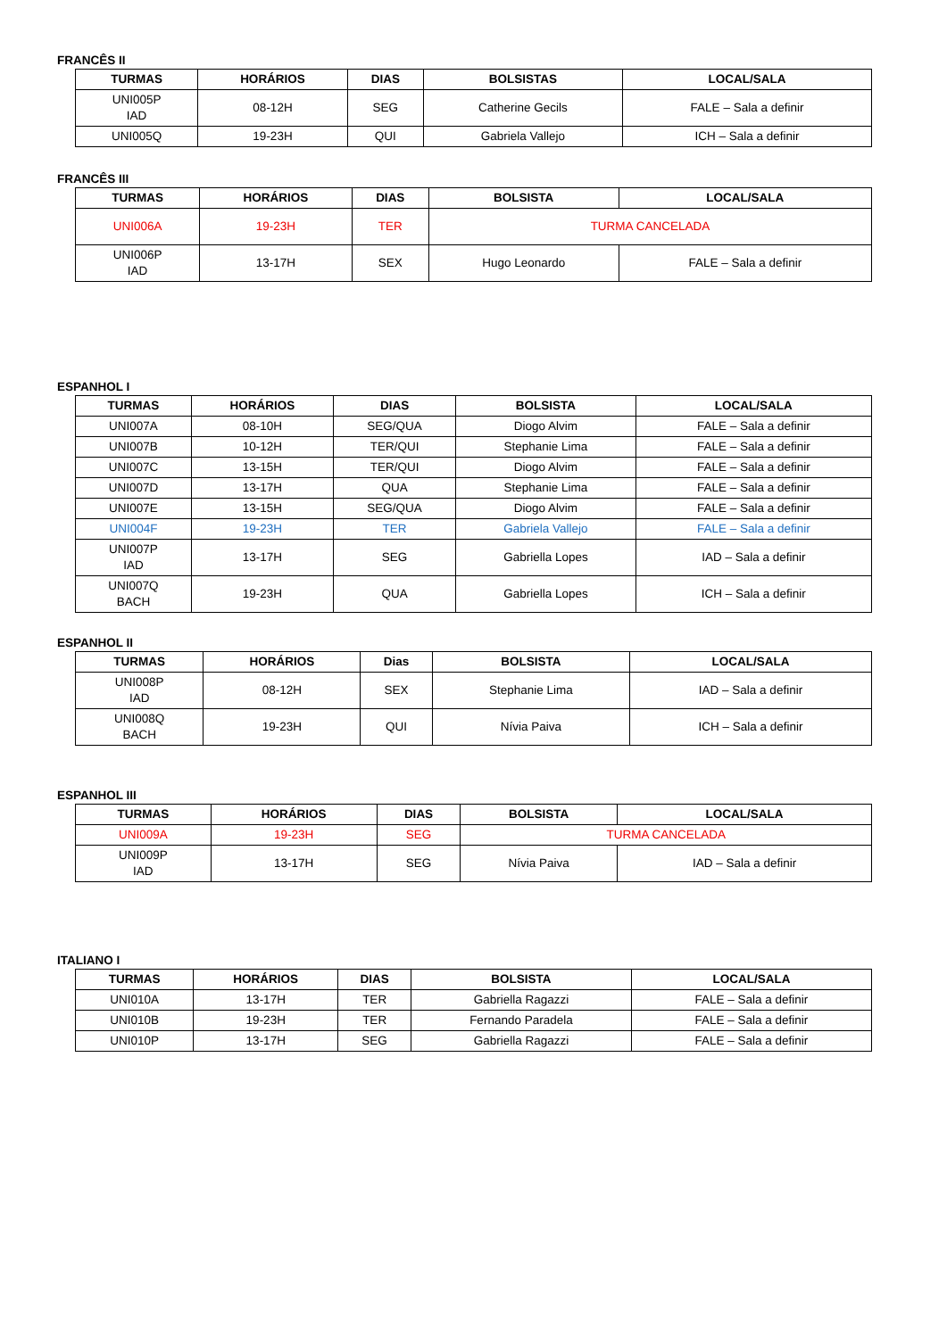FRANCÊS II
| TURMAS | HORÁRIOS | DIAS | BOLSISTAS | LOCAL/SALA |
| --- | --- | --- | --- | --- |
| UNI005P IAD | 08-12H | SEG | Catherine Gecils | FALE – Sala a definir |
| UNI005Q | 19-23H | QUI | Gabriela Vallejo | ICH – Sala a definir |
FRANCÊS III
| TURMAS | HORÁRIOS | DIAS | BOLSISTA | LOCAL/SALA |
| --- | --- | --- | --- | --- |
| UNI006A | 19-23H | TER | TURMA CANCELADA | |
| UNI006P IAD | 13-17H | SEX | Hugo Leonardo | FALE – Sala a definir |
ESPANHOL I
| TURMAS | HORÁRIOS | DIAS | BOLSISTA | LOCAL/SALA |
| --- | --- | --- | --- | --- |
| UNI007A | 08-10H | SEG/QUA | Diogo Alvim | FALE – Sala a definir |
| UNI007B | 10-12H | TER/QUI | Stephanie Lima | FALE – Sala a definir |
| UNI007C | 13-15H | TER/QUI | Diogo Alvim | FALE – Sala a definir |
| UNI007D | 13-17H | QUA | Stephanie Lima | FALE – Sala a definir |
| UNI007E | 13-15H | SEG/QUA | Diogo Alvim | FALE – Sala a definir |
| UNI004F | 19-23H | TER | Gabriela Vallejo | FALE – Sala a definir |
| UNI007P IAD | 13-17H | SEG | Gabriella Lopes | IAD – Sala a definir |
| UNI007Q BACH | 19-23H | QUA | Gabriella Lopes | ICH – Sala a definir |
ESPANHOL II
| TURMAS | HORÁRIOS | Dias | BOLSISTA | LOCAL/SALA |
| --- | --- | --- | --- | --- |
| UNI008P IAD | 08-12H | SEX | Stephanie Lima | IAD – Sala a definir |
| UNI008Q BACH | 19-23H | QUI | Nívia Paiva | ICH – Sala a definir |
ESPANHOL III
| TURMAS | HORÁRIOS | DIAS | BOLSISTA | LOCAL/SALA |
| --- | --- | --- | --- | --- |
| UNI009A | 19-23H | SEG | TURMA CANCELADA | |
| UNI009P IAD | 13-17H | SEG | Nívia Paiva | IAD – Sala a definir |
ITALIANO I
| TURMAS | HORÁRIOS | DIAS | BOLSISTA | LOCAL/SALA |
| --- | --- | --- | --- | --- |
| UNI010A | 13-17H | TER | Gabriella Ragazzi | FALE – Sala a definir |
| UNI010B | 19-23H | TER | Fernando Paradela | FALE – Sala a definir |
| UNI010P | 13-17H | SEG | Gabriella Ragazzi | FALE – Sala a definir |